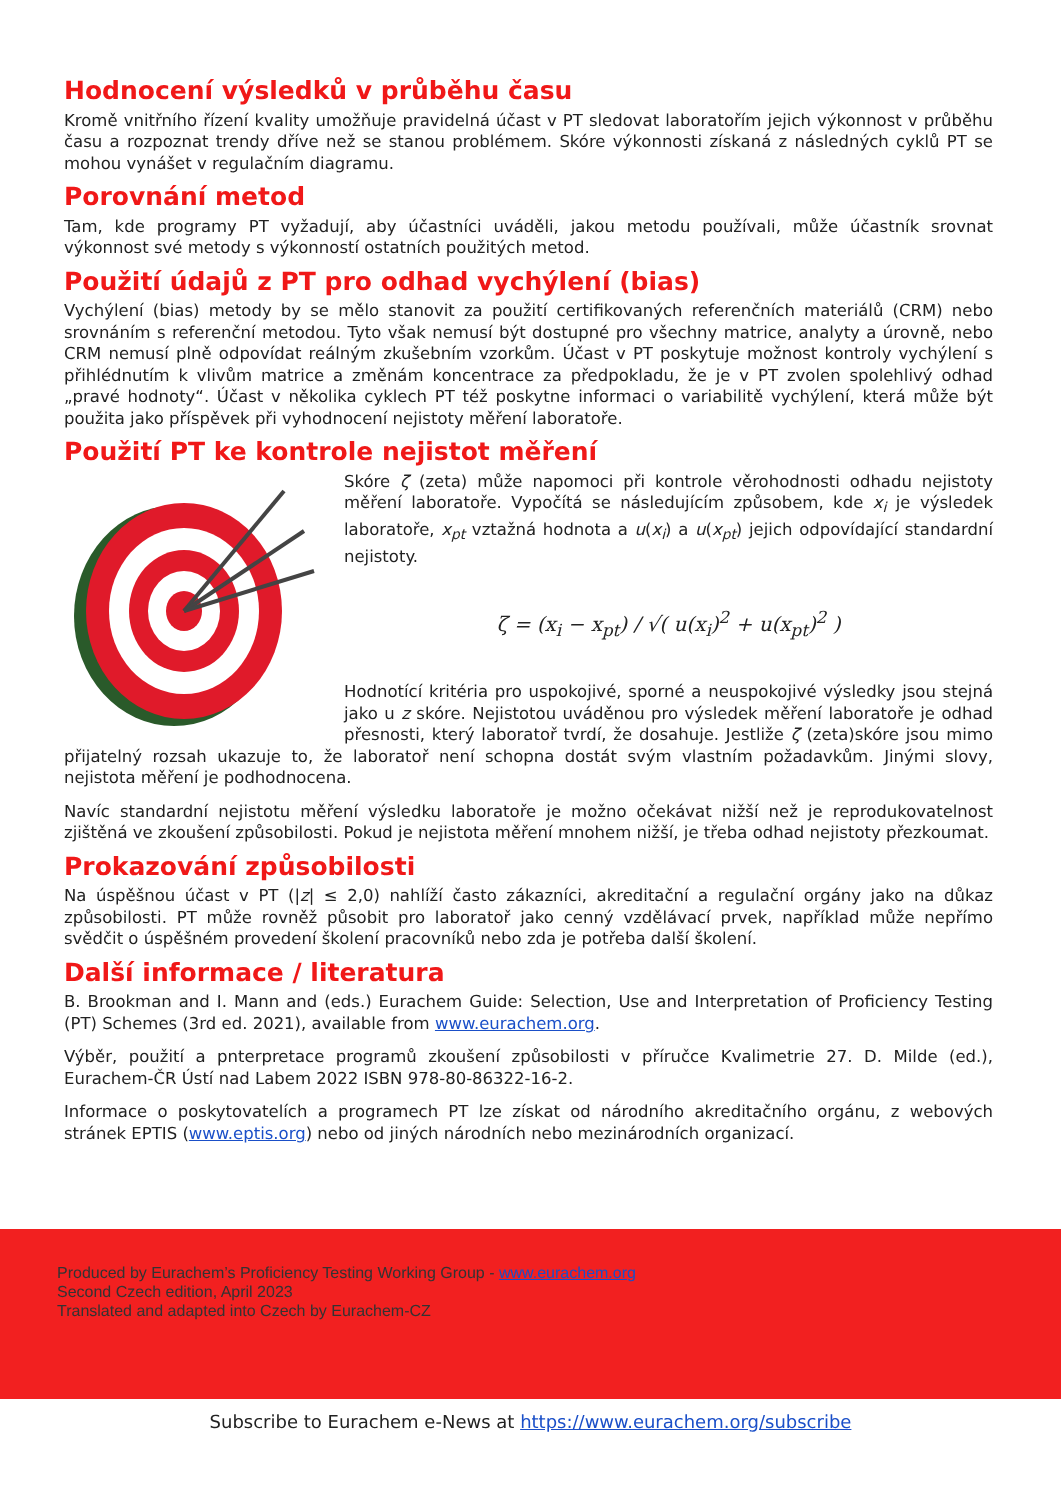Hodnocení výsledků v průběhu času
Kromě vnitřního řízení kvality umožňuje pravidelná účast v PT sledovat laboratořím jejich výkonnost v průběhu času a rozpoznat trendy dříve než se stanou problémem. Skóre výkonnosti získaná z následných cyklů PT se mohou vynášet v regulačním diagramu.
Porovnání metod
Tam, kde programy PT vyžadují, aby účastníci uváděli, jakou metodu používali, může účastník srovnat výkonnost své metody s výkonností ostatních použitých metod.
Použití údajů z PT pro odhad vychýlení (bias)
Vychýlení (bias) metody by se mělo stanovit za použití certifikovaných referenčních materiálů (CRM) nebo srovnáním s referenční metodou. Tyto však nemusí být dostupné pro všechny matrice, analyty a úrovně, nebo CRM nemusí plně odpovídat reálným zkušebním vzorkům. Účast v PT poskytuje možnost kontroly vychýlení s přihlédnutím k vlivům matrice a změnám koncentrace za předpokladu, že je v PT zvolen spolehlivý odhad „pravé hodnoty“. Účast v několika cyklech PT též poskytne informaci o variabilitě vychýlení, která může být použita jako příspěvek při vyhodnocení nejistoty měření laboratoře.
Použití PT ke kontrole nejistot měření
Skóre ζ (zeta) může napomoci při kontrole věrohodnosti odhadu nejistoty měření laboratoře. Vypočítá se následujícím způsobem, kde x<sub>i</sub> je výsledek laboratoře, x<sub>pt</sub> vztažná hodnota a u(x<sub>i</sub>) a u(x<sub>pt</sub>) jejich odpovídající standardní nejistoty.
ζ = (x<sub>i</sub> − x<sub>pt</sub>) / √( u(x<sub>i</sub>)<sup>2</sup> + u(x<sub>pt</sub>)<sup>2</sup> )
Hodnotící kritéria pro uspokojivé, sporné a neuspokojivé výsledky jsou stejná jako u z skóre. Nejistotou uváděnou pro výsledek měření laboratoře je odhad přesnosti, který laboratoř tvrdí, že dosahuje. Jestliže ζ (zeta)skóre jsou mimo přijatelný rozsah ukazuje to, že laboratoř není schopna dostát svým vlastním požadavkům. Jinými slovy, nejistota měření je podhodnocena.
Navíc standardní nejistotu měření výsledku laboratoře je možno očekávat nižší než je reprodukovatelnost zjištěná ve zkoušení způsobilosti. Pokud je nejistota měření mnohem nižší, je třeba odhad nejistoty přezkoumat.
Prokazování způsobilosti
Na úspěšnou účast v PT (|z| ≤ 2,0) nahlíží často zákazníci, akreditační a regulační orgány jako na důkaz způsobilosti. PT může rovněž působit pro laboratoř jako cenný vzdělávací prvek, například může nepřímo svědčit o úspěšném provedení školení pracovníků nebo zda je potřeba další školení.
Další informace / literatura
B. Brookman and I. Mann and (eds.) Eurachem Guide: Selection, Use and Interpretation of Proficiency Testing (PT) Schemes (3rd ed. 2021), available from www.eurachem.org.
Výběr, použití a pnterpretace programů zkoušení způsobilosti v příručce Kvalimetrie 27. D. Milde (ed.), Eurachem-ČR Ústí nad Labem 2022 ISBN 978-80-86322-16-2.
Informace o poskytovatelích a programech PT lze získat od národního akreditačního orgánu, z webových stránek EPTIS (www.eptis.org) nebo od jiných národních nebo mezinárodních organizací.
Produced by Eurachem’s Proficiency Testing Working Group - www.eurachem.org
Second Czech edition, April 2023
Translated and adapted into Czech by Eurachem-CZ
Subscribe to Eurachem e-News at https://www.eurachem.org/subscribe